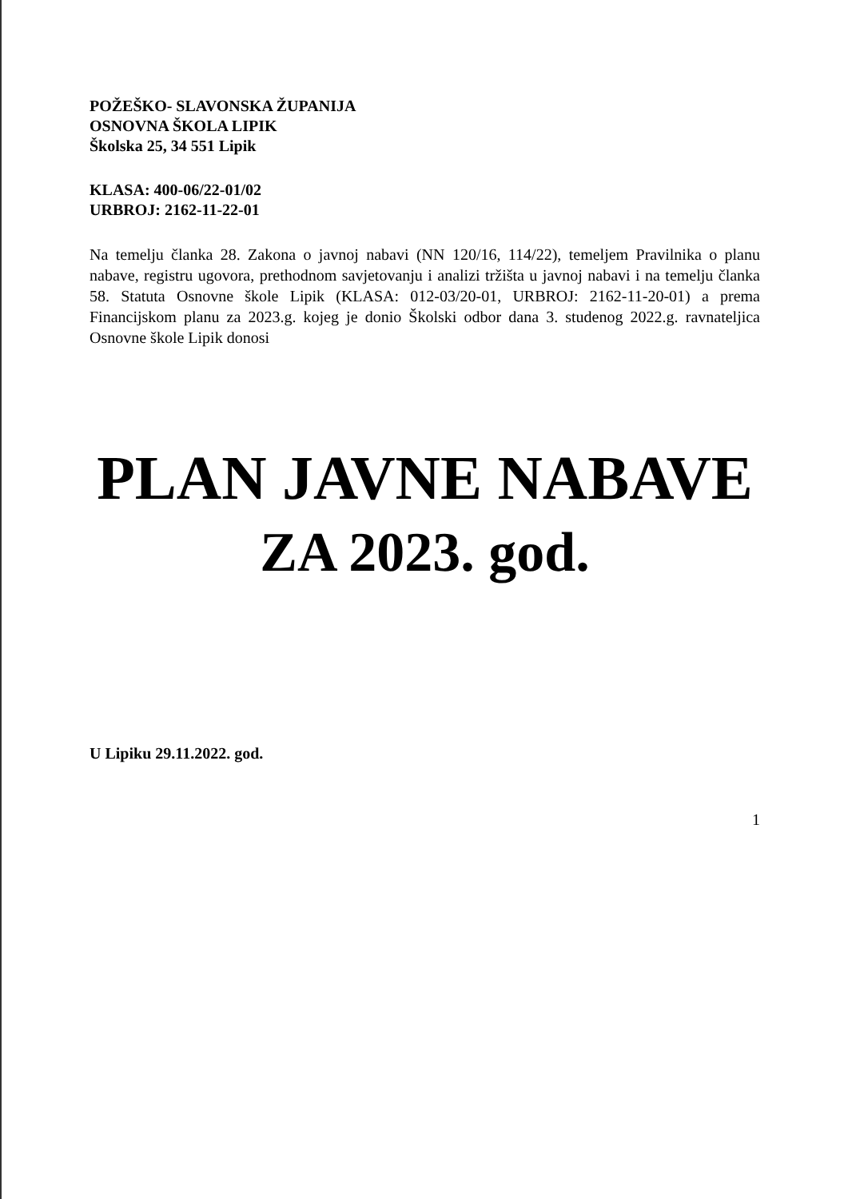POŽEŠKO- SLAVONSKA ŽUPANIJA
OSNOVNA ŠKOLA LIPIK
Školska 25, 34 551 Lipik
KLASA: 400-06/22-01/02
URBROJ: 2162-11-22-01
Na temelju članka 28. Zakona o javnoj nabavi (NN 120/16, 114/22), temeljem Pravilnika o planu nabave, registru ugovora, prethodnom savjetovanju i analizi tržišta u javnoj nabavi i na temelju članka 58. Statuta Osnovne škole Lipik (KLASA: 012-03/20-01, URBROJ: 2162-11-20-01) a prema Financijskom planu za 2023.g. kojeg je donio Školski odbor dana 3. studenog 2022.g. ravnateljica Osnovne škole Lipik donosi
PLAN JAVNE NABAVE
ZA 2023. god.
U Lipiku 29.11.2022. god.
1